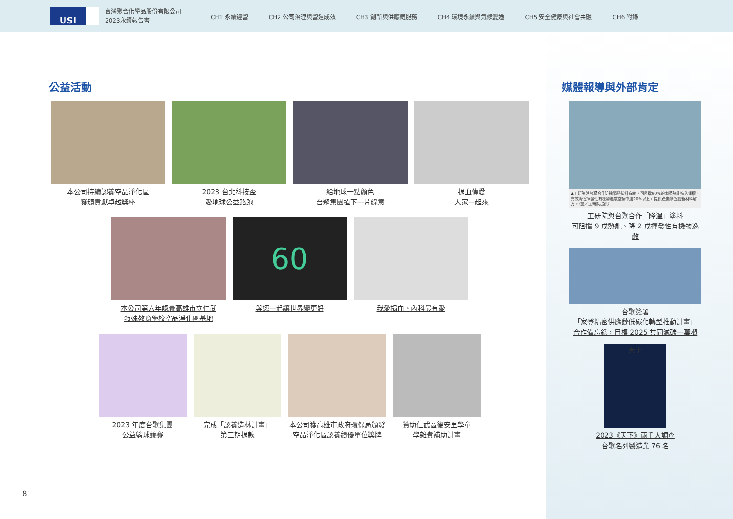USI
台灣聚合化學品股份有限公司
2023永續報告書
CH1 永續經營 CH2 公司治理與營運成效 CH3 創新與供應鏈服務 CH4 環境永續與氣候變遷 CH5 安全健康與社會共融 CH6 附錄
公益活動
本公司持續認養空品淨化區
獲頒貢獻卓越獎座
2023 台北科技盃
愛地球公益路跑
給地球一點顏色
台聚集團植下一片綠意
捐血傳愛
大家一起來
本公司第六年認養高雄市立仁武
特殊教育學校空品淨化區基地
60
與您一起讓世界變更好
我愛捐血、內科最有愛
2023 年度台聚集團
公益籃球競賽
完成「認養造林計畫」
第三期捐款
本公司獲高雄市政府環保局頒發
空品淨化區認養績優單位獎牌
贊助仁武區後安里學童
學雜費補助計畫
媒體報導與外部肯定
▲工研院與台聚合作防蝕隔熱塗料系統，可阻擋90%的太陽熱能進入儲槽，有效降低揮發性有機物逸散空氣中達20%以上，提供產業綠色創新材料解方。（圖／工研院提供）
工研院與台聚合作「降溫」塗料
可阻擋 9 成熱能、降 2 成揮發性有機物逸散
台聚簽署
「家登精密供應鏈低碳化轉型推動計畫」
合作備忘錄，目標 2025 共同減碳一萬噸
天下
2023《天下》兩千大調查
台聚名列製造業 76 名
8